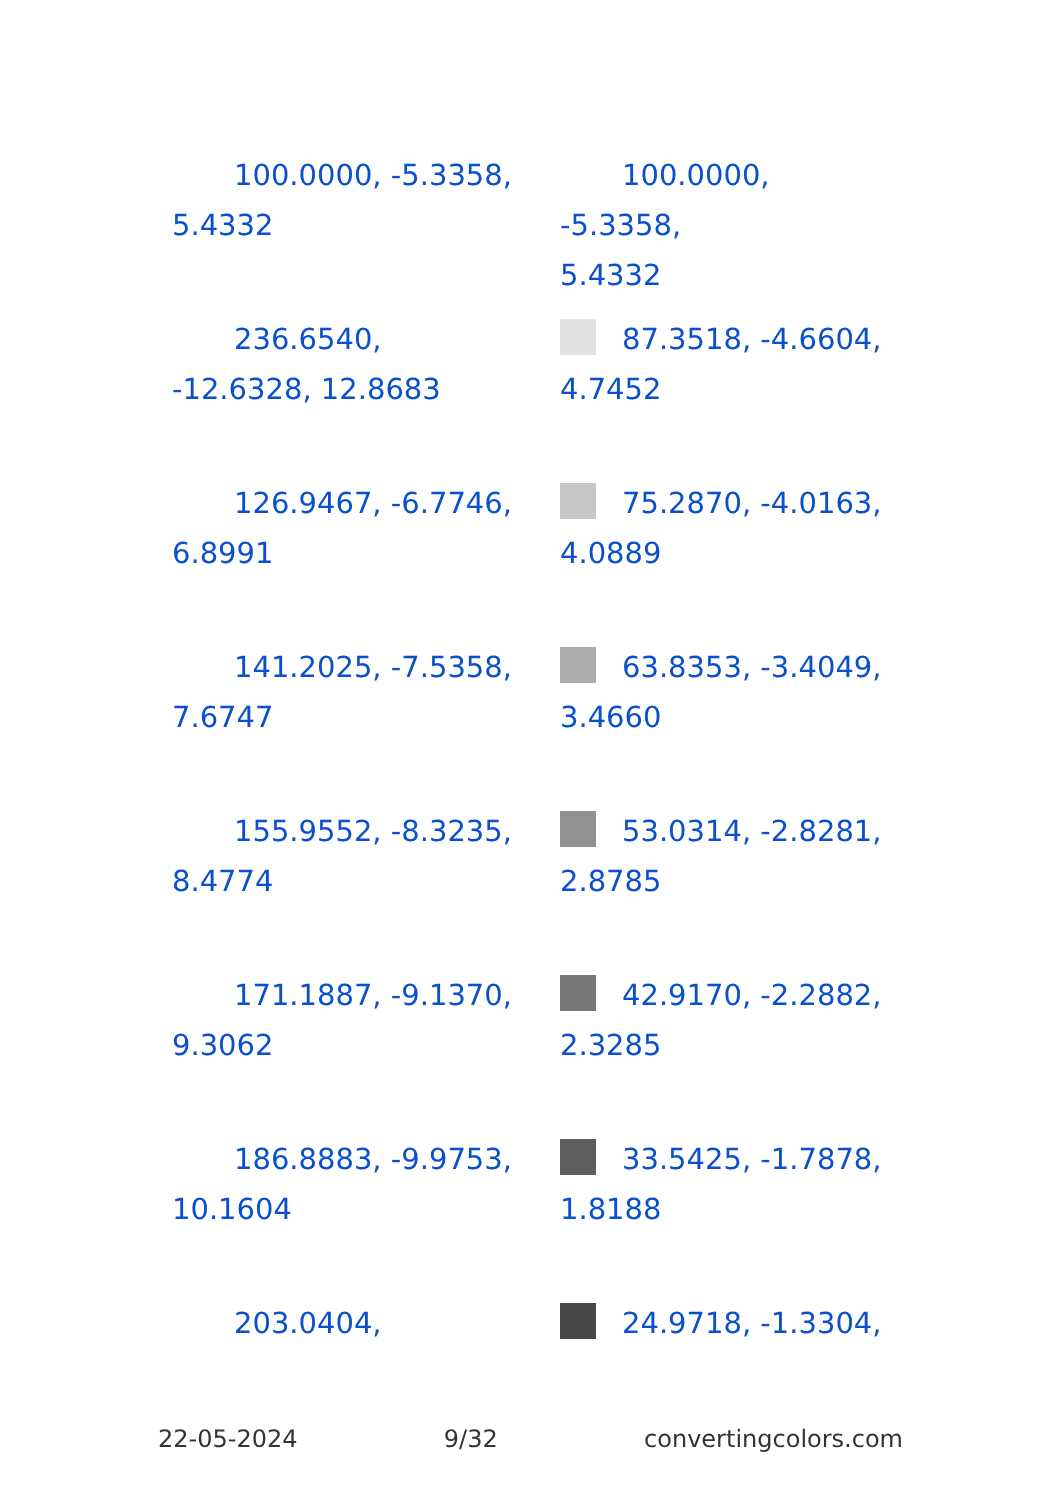100.0000, -5.3358,
5.4332
100.0000, -5.3358,
5.4332
236.6540,
-12.6328, 12.8683
87.3518, -4.6604,
4.7452
126.9467, -6.7746,
6.8991
75.2870, -4.0163,
4.0889
141.2025, -7.5358,
7.6747
63.8353, -3.4049,
3.4660
155.9552, -8.3235,
8.4774
53.0314, -2.8281,
2.8785
171.1887, -9.1370,
9.3062
42.9170, -2.2882,
2.3285
186.8883, -9.9753,
10.1604
33.5425, -1.7878,
1.8188
203.0404,
24.9718, -1.3304,
22-05-2024 9/32 convertingcolors.com